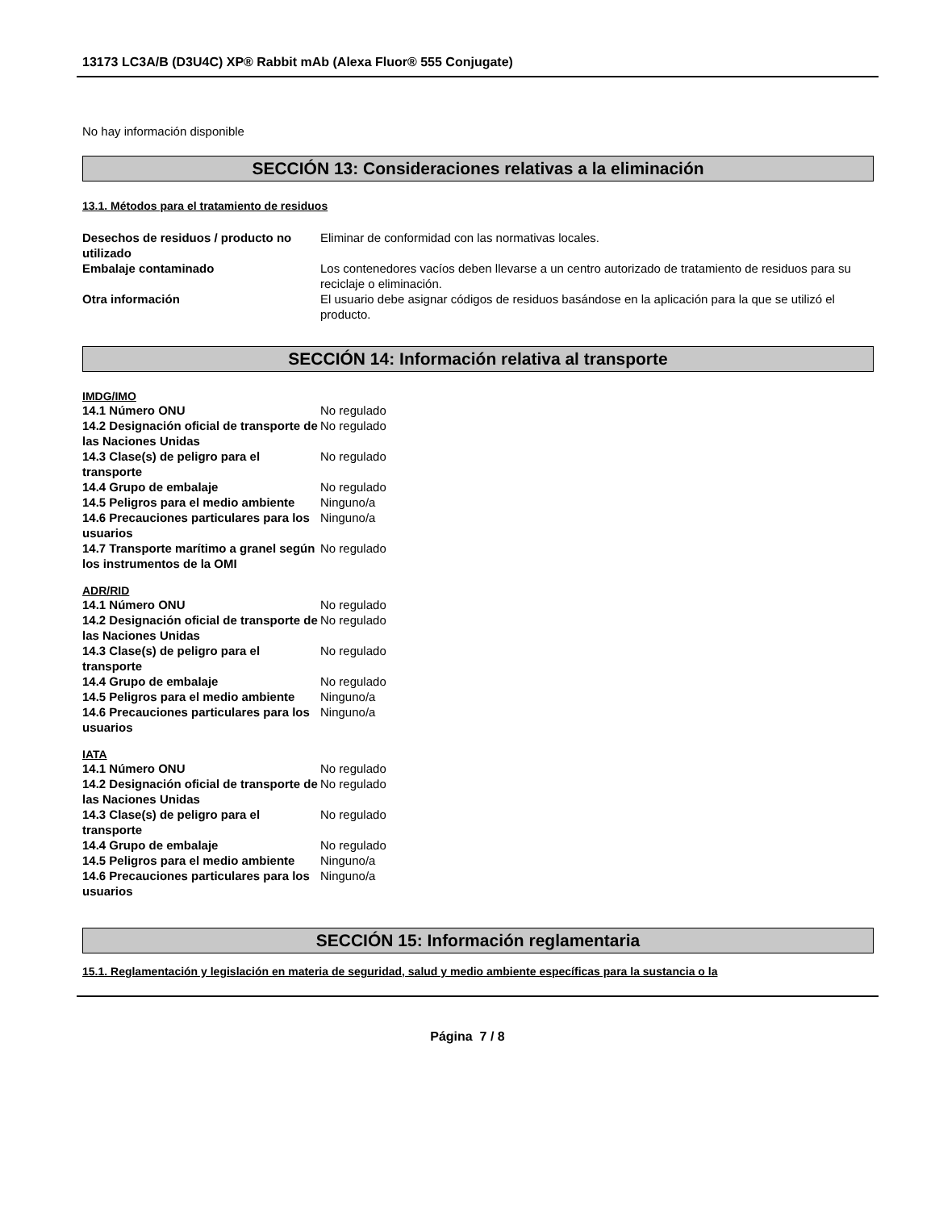13173 LC3A/B (D3U4C) XP® Rabbit mAb (Alexa Fluor® 555 Conjugate)
No hay información disponible
SECCIÓN 13: Consideraciones relativas a la eliminación
13.1. Métodos para el tratamiento de residuos
| Desechos de residuos / producto no utilizado | Eliminar de conformidad con las normativas locales. |
| Embalaje contaminado | Los contenedores vacíos deben llevarse a un centro autorizado de tratamiento de residuos para su reciclaje o eliminación. |
| Otra información | El usuario debe asignar códigos de residuos basándose en la aplicación para la que se utilizó el producto. |
SECCIÓN 14: Información relativa al transporte
IMDG/IMO
| 14.1 Número ONU | No regulado |
| 14.2 Designación oficial de transporte de las Naciones Unidas | No regulado |
| 14.3 Clase(s) de peligro para el transporte | No regulado |
| 14.4 Grupo de embalaje | No regulado |
| 14.5 Peligros para el medio ambiente | Ninguno/a |
| 14.6 Precauciones particulares para los usuarios | Ninguno/a |
| 14.7 Transporte marítimo a granel según los instrumentos de la OMI | No regulado |
ADR/RID
| 14.1 Número ONU | No regulado |
| 14.2 Designación oficial de transporte de las Naciones Unidas | No regulado |
| 14.3 Clase(s) de peligro para el transporte | No regulado |
| 14.4 Grupo de embalaje | No regulado |
| 14.5 Peligros para el medio ambiente | Ninguno/a |
| 14.6 Precauciones particulares para los usuarios | Ninguno/a |
IATA
| 14.1 Número ONU | No regulado |
| 14.2 Designación oficial de transporte de las Naciones Unidas | No regulado |
| 14.3 Clase(s) de peligro para el transporte | No regulado |
| 14.4 Grupo de embalaje | No regulado |
| 14.5 Peligros para el medio ambiente | Ninguno/a |
| 14.6 Precauciones particulares para los usuarios | Ninguno/a |
SECCIÓN 15: Información reglamentaria
15.1. Reglamentación y legislación en materia de seguridad, salud y medio ambiente específicas para la sustancia o la
Página 7 / 8